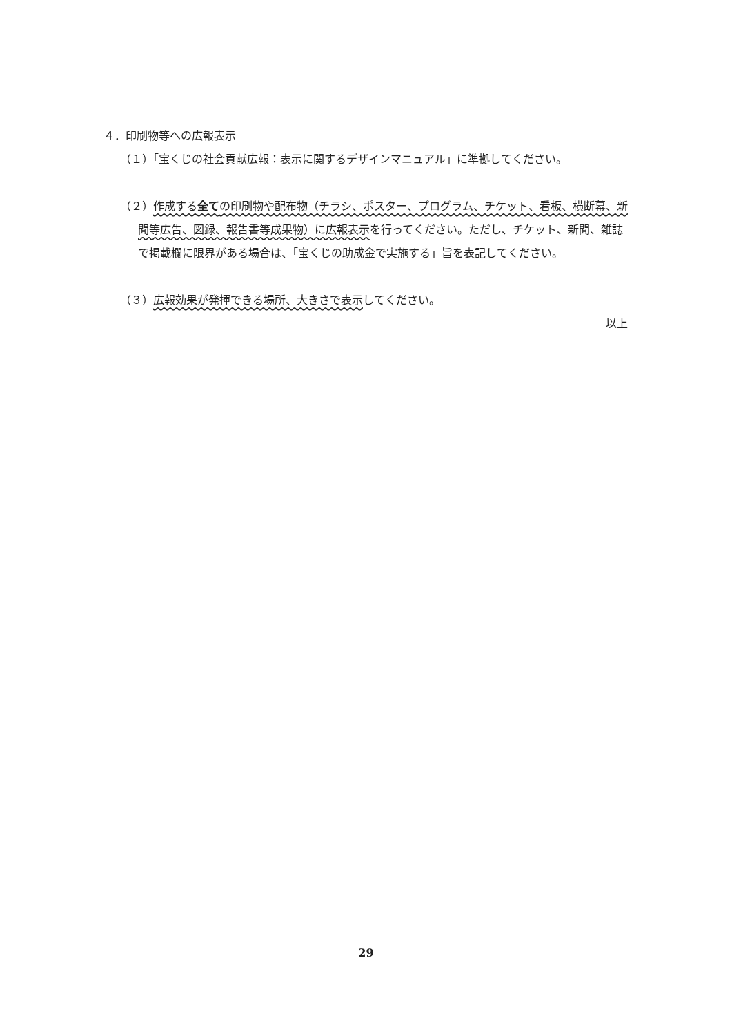４．印刷物等への広報表示
（１）「宝くじの社会貢献広報：表示に関するデザインマニュアル」に準拠してください。
（２）作成する全ての印刷物や配布物（チラシ、ポスター、プログラム、チケット、看板、横断幕、新聞等広告、図録、報告書等成果物）に広報表示を行ってください。ただし、チケット、新聞、雑誌で掲載欄に限界がある場合は、「宝くじの助成金で実施する」旨を表記してください。
（３）広報効果が発揮できる場所、大きさで表示してください。
以上
29